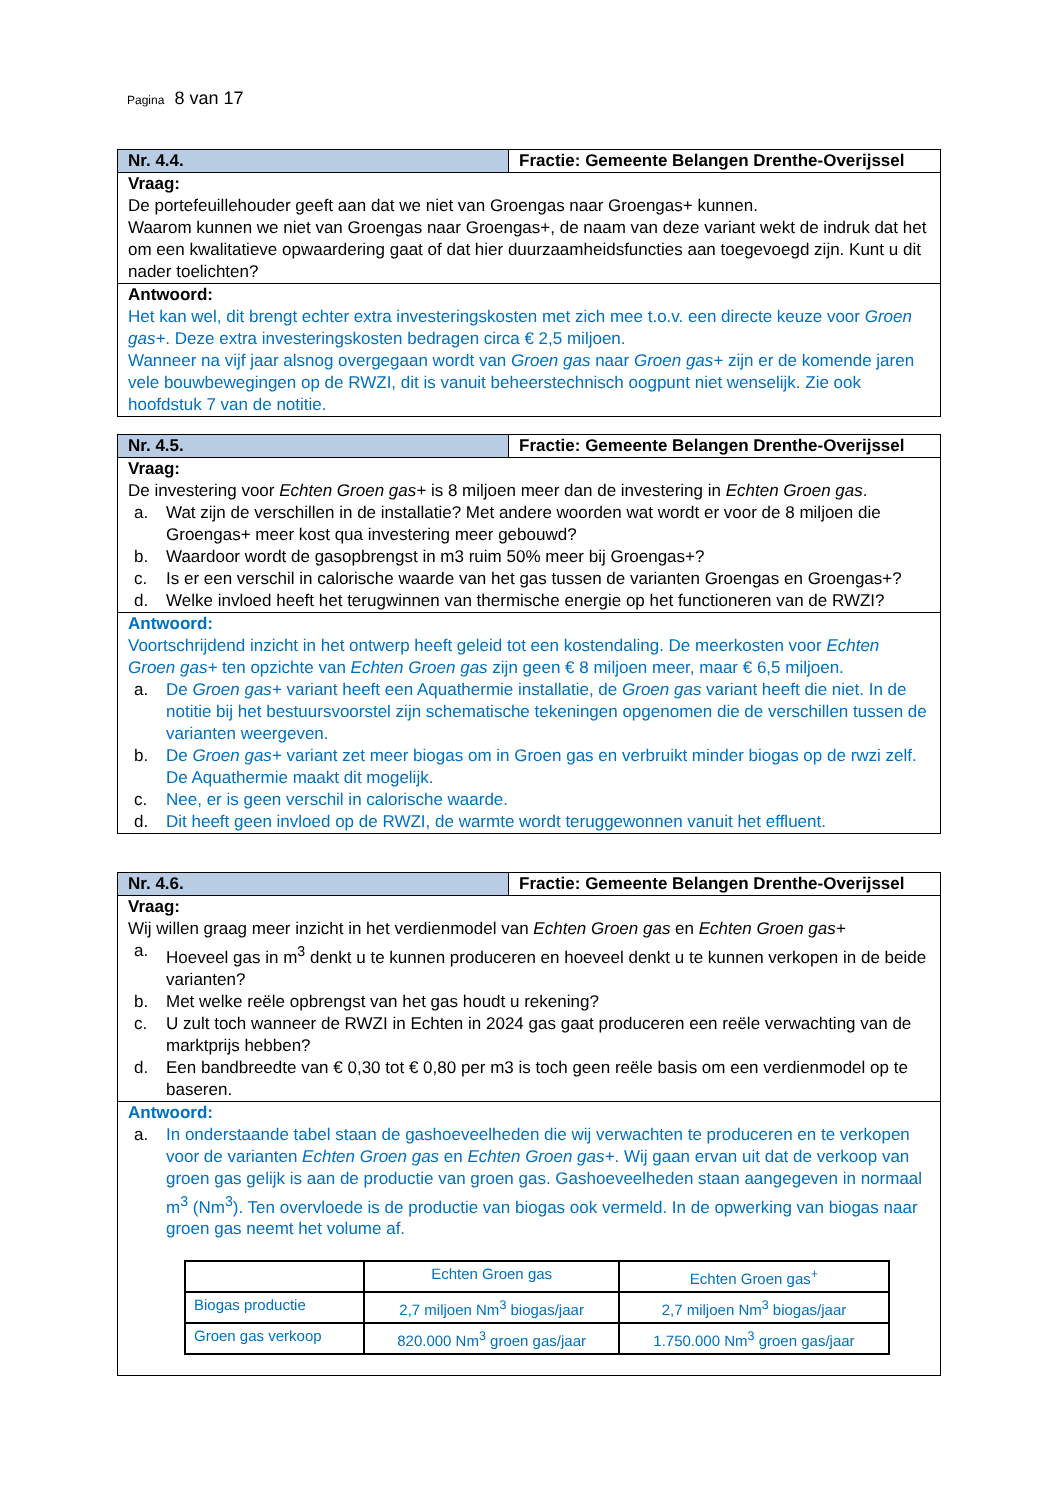Pagina 8 van 17
| Nr. 4.4. | Fractie: Gemeente Belangen Drenthe-Overijssel |
| Vraag: De portefeuillehouder geeft aan dat we niet van Groengas naar Groengas+ kunnen. Waarom kunnen we niet van Groengas naar Groengas+, de naam van deze variant wekt de indruk dat het om een kwalitatieve opwaardering gaat of dat hier duurzaamheidsfuncties aan toegevoegd zijn. Kunt u dit nader toelichten? | |
| Antwoord: Het kan wel, dit brengt echter extra investeringskosten met zich mee t.o.v. een directe keuze voor Groen gas+ . Deze extra investeringskosten bedragen circa € 2,5 miljoen. Wanneer na vijf jaar alsnog overgegaan wordt van Groen gas naar Groen gas+ zijn er de komende jaren vele bouwbewegingen op de RWZI, dit is vanuit beheerstechnisch oogpunt niet wenselijk. Zie ook hoofdstuk 7 van de notitie. | |
| Nr. 4.5. | Fractie: Gemeente Belangen Drenthe-Overijssel |
| Vraag: De investering voor Echten Groen gas+ is 8 miljoen meer dan de investering in Echten Groen gas . a. Wat zijn de verschillen in de installatie? Met andere woorden wat wordt er voor de 8 miljoen die Groengas+ meer kost qua investering meer gebouwd? b. Waardoor wordt de gasopbrengst in m3 ruim 50% meer bij Groengas+? c. Is er een verschil in calorische waarde van het gas tussen de varianten Groengas en Groengas+? d. Welke invloed heeft het terugwinnen van thermische energie op het functioneren van de RWZI? | |
| Antwoord: Voortschrijdend inzicht in het ontwerp heeft geleid tot een kostendaling. De meerkosten voor Echten Groen gas+ ten opzichte van Echten Groen gas zijn geen € 8 miljoen meer, maar € 6,5 miljoen. a. De Groen gas+ variant heeft een Aquathermie installatie, de Groen gas variant heeft die niet. In de notitie bij het bestuursvoorstel zijn schematische tekeningen opgenomen die de verschillen tussen de varianten weergeven. b. De Groen gas+ variant zet meer biogas om in Groen gas en verbruikt minder biogas op de rwzi zelf. De Aquathermie maakt dit mogelijk. c. Nee, er is geen verschil in calorische waarde. d. Dit heeft geen invloed op de RWZI, de warmte wordt teruggewonnen vanuit het effluent. | |
| Nr. 4.6. | Fractie: Gemeente Belangen Drenthe-Overijssel |
| Vraag: Wij willen graag meer inzicht in het verdienmodel van Echten Groen gas en Echten Groen gas+ a. Hoeveel gas in m<sup>3</sup> denkt u te kunnen produceren en hoeveel denkt u te kunnen verkopen in de beide varianten? b. Met welke reële opbrengst van het gas houdt u rekening? c. U zult toch wanneer de RWZI in Echten in 2024 gas gaat produceren een reële verwachting van de marktprijs hebben? d. Een bandbreedte van € 0,30 tot € 0,80 per m3 is toch geen reële basis om een verdienmodel op te baseren. | |
| Antwoord: a. In onderstaande tabel staan de gashoeveelheden die wij verwachten te produceren en te verkopen voor de varianten Echten Groen gas en Echten Groen gas+ . Wij gaan ervan uit dat de verkoop van groen gas gelijk is aan de productie van groen gas. Gashoeveelheden staan aangegeven in normaal m<sup>3</sup> (Nm<sup>3</sup>). Ten overvloede is de productie van biogas ook vermeld. In de opwerking van biogas naar groen gas neemt het volume af. / / Echten Groen gas / Echten Groen gas<sup>+</sup> / / Biogas productie / 2,7 miljoen Nm<sup>3</sup> biogas/jaar / 2,7 miljoen Nm<sup>3</sup> biogas/jaar / / Groen gas verkoop / 820.000 Nm<sup>3</sup> groen gas/jaar / 1.750.000 Nm<sup>3</sup> groen gas/jaar / | |